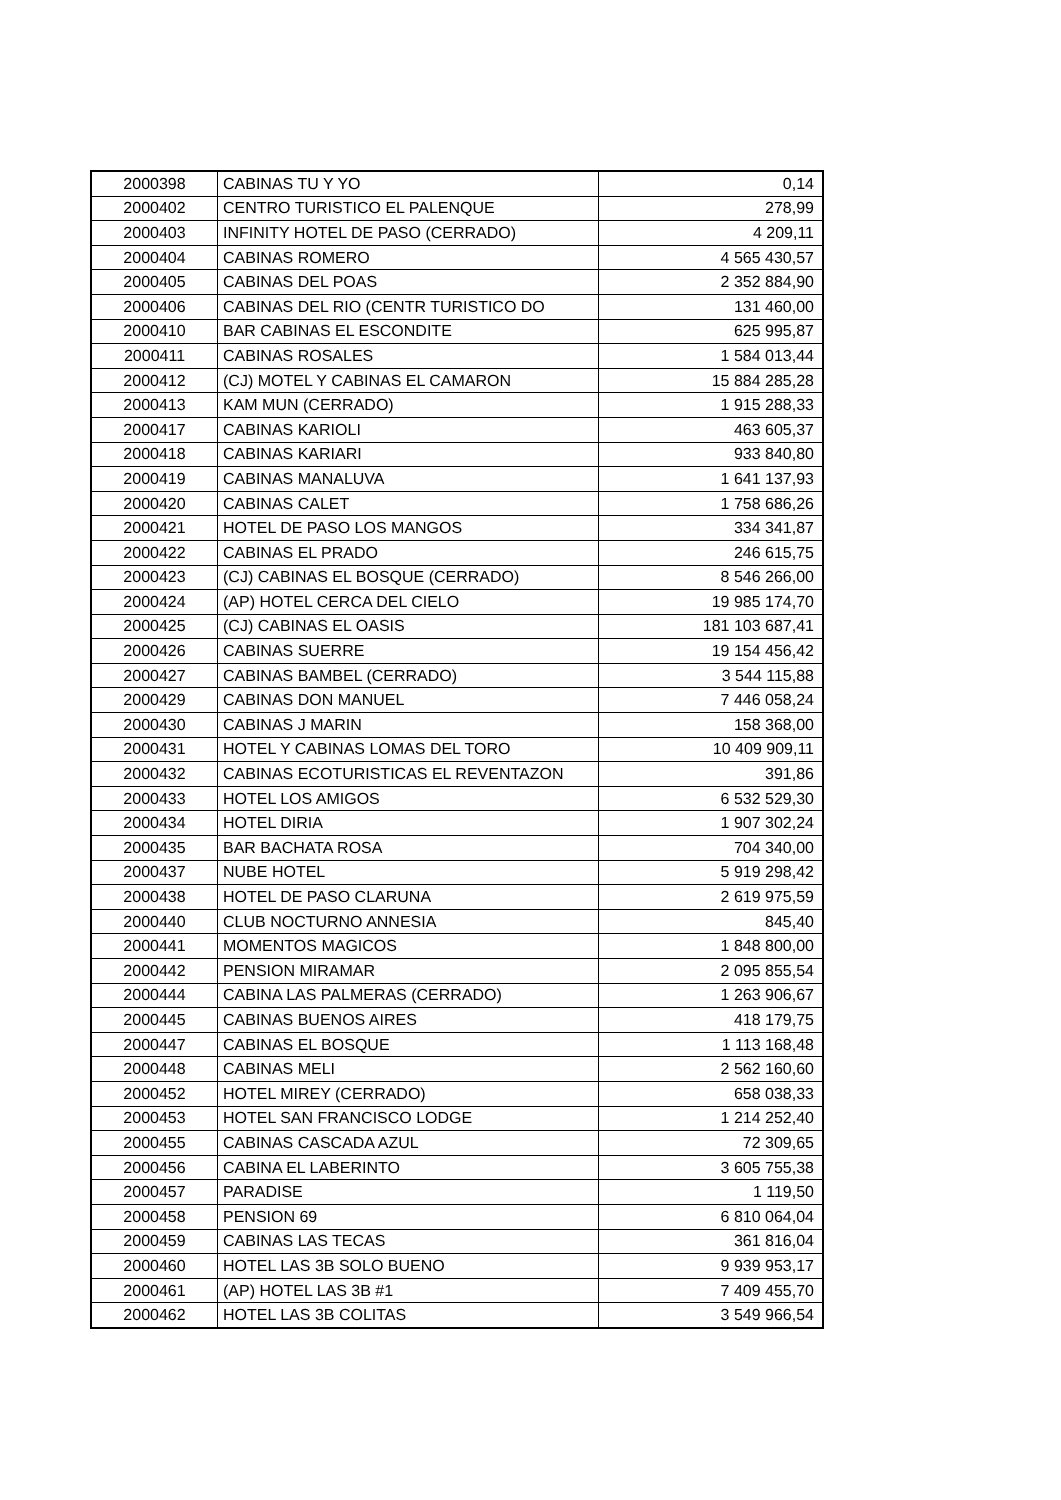| 2000398 | CABINAS TU Y YO | 0,14 |
| 2000402 | CENTRO TURISTICO EL PALENQUE | 278,99 |
| 2000403 | INFINITY HOTEL DE PASO (CERRADO) | 4 209,11 |
| 2000404 | CABINAS ROMERO | 4 565 430,57 |
| 2000405 | CABINAS DEL POAS | 2 352 884,90 |
| 2000406 | CABINAS DEL RIO (CENTR TURISTICO DO | 131 460,00 |
| 2000410 | BAR CABINAS EL ESCONDITE | 625 995,87 |
| 2000411 | CABINAS ROSALES | 1 584 013,44 |
| 2000412 | (CJ) MOTEL Y CABINAS EL CAMARON | 15 884 285,28 |
| 2000413 | KAM MUN (CERRADO) | 1 915 288,33 |
| 2000417 | CABINAS KARIOLI | 463 605,37 |
| 2000418 | CABINAS KARIARI | 933 840,80 |
| 2000419 | CABINAS MANALUVA | 1 641 137,93 |
| 2000420 | CABINAS CALET | 1 758 686,26 |
| 2000421 | HOTEL DE PASO LOS MANGOS | 334 341,87 |
| 2000422 | CABINAS EL PRADO | 246 615,75 |
| 2000423 | (CJ) CABINAS EL BOSQUE (CERRADO) | 8 546 266,00 |
| 2000424 | (AP) HOTEL CERCA DEL CIELO | 19 985 174,70 |
| 2000425 | (CJ) CABINAS EL OASIS | 181 103 687,41 |
| 2000426 | CABINAS SUERRE | 19 154 456,42 |
| 2000427 | CABINAS BAMBEL (CERRADO) | 3 544 115,88 |
| 2000429 | CABINAS DON MANUEL | 7 446 058,24 |
| 2000430 | CABINAS J MARIN | 158 368,00 |
| 2000431 | HOTEL Y CABINAS LOMAS DEL TORO | 10 409 909,11 |
| 2000432 | CABINAS ECOTURISTICAS EL REVENTAZON | 391,86 |
| 2000433 | HOTEL LOS AMIGOS | 6 532 529,30 |
| 2000434 | HOTEL DIRIA | 1 907 302,24 |
| 2000435 | BAR BACHATA ROSA | 704 340,00 |
| 2000437 | NUBE HOTEL | 5 919 298,42 |
| 2000438 | HOTEL DE PASO CLARUNA | 2 619 975,59 |
| 2000440 | CLUB NOCTURNO ANNESIA | 845,40 |
| 2000441 | MOMENTOS MAGICOS | 1 848 800,00 |
| 2000442 | PENSION MIRAMAR | 2 095 855,54 |
| 2000444 | CABINA LAS PALMERAS (CERRADO) | 1 263 906,67 |
| 2000445 | CABINAS BUENOS AIRES | 418 179,75 |
| 2000447 | CABINAS EL BOSQUE | 1 113 168,48 |
| 2000448 | CABINAS MELI | 2 562 160,60 |
| 2000452 | HOTEL MIREY (CERRADO) | 658 038,33 |
| 2000453 | HOTEL SAN FRANCISCO LODGE | 1 214 252,40 |
| 2000455 | CABINAS CASCADA AZUL | 72 309,65 |
| 2000456 | CABINA EL LABERINTO | 3 605 755,38 |
| 2000457 | PARADISE | 1 119,50 |
| 2000458 | PENSION 69 | 6 810 064,04 |
| 2000459 | CABINAS LAS TECAS | 361 816,04 |
| 2000460 | HOTEL LAS 3B SOLO BUENO | 9 939 953,17 |
| 2000461 | (AP) HOTEL LAS 3B #1 | 7 409 455,70 |
| 2000462 | HOTEL LAS 3B COLITAS | 3 549 966,54 |